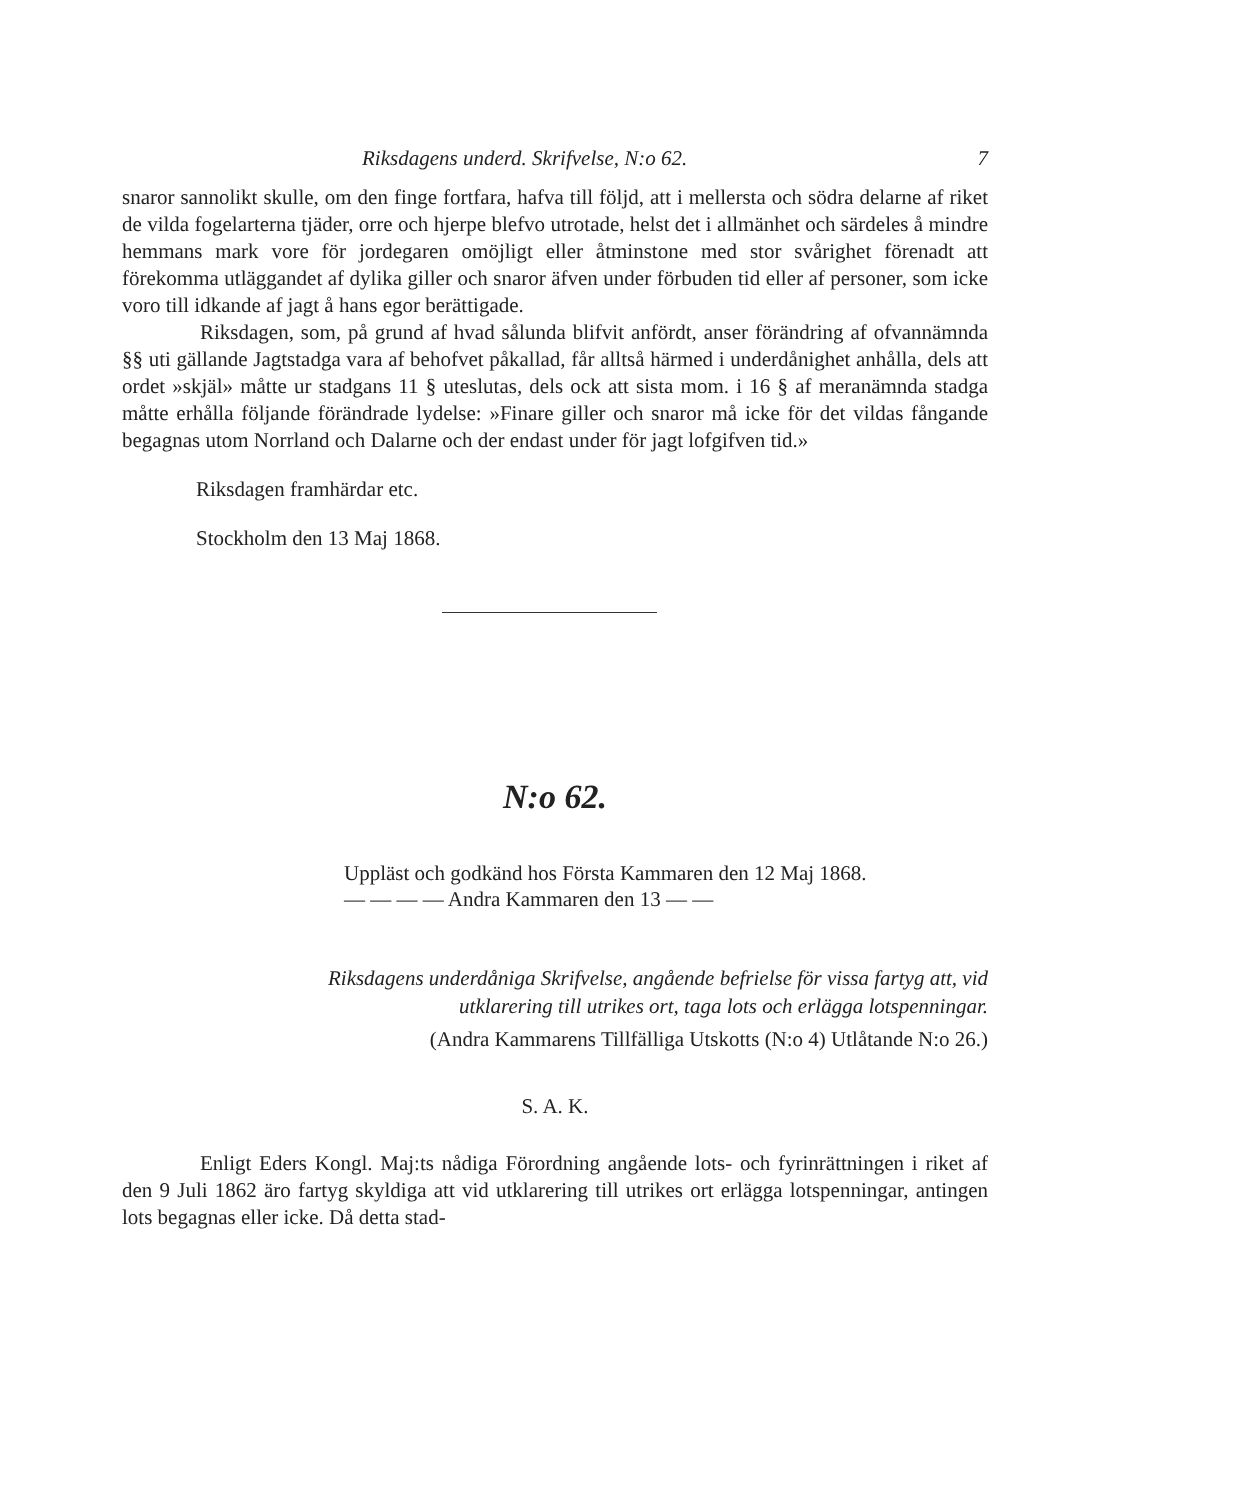Riksdagens underd. Skrifvelse, N:o 62. 7
snaror sannolikt skulle, om den finge fortfara, hafva till följd, att i mellersta och södra delarne af riket de vilda fogelarterna tjäder, orre och hjerpe blefvo utrotade, helst det i allmänhet och särdeles å mindre hemmans mark vore för jordegaren omöjligt eller åtminstone med stor svårighet förenadt att förekomma utläggandet af dylika giller och snaror äfven under förbuden tid eller af personer, som icke voro till idkande af jagt å hans egor berättigade.
Riksdagen, som, på grund af hvad sålunda blifvit anfördt, anser förändring af ofvannämnda §§ uti gällande Jagtstadga vara af behofvet påkallad, får alltså härmed i underdånighet anhålla, dels att ordet »skjäl» måtte ur stadgans 11 § uteslutas, dels ock att sista mom. i 16 § af meranämnda stadga måtte erhålla följande förändrade lydelse: »Finare giller och snaror må icke för det vildas fångande begagnas utom Norrland och Dalarne och der endast under för jagt lofgifven tid.»
Riksdagen framhärdar etc.
Stockholm den 13 Maj 1868.
N:o 62.
Uppläst och godkänd hos Första Kammaren den 12 Maj 1868.
— — — — Andra Kammaren den 13 — —
Riksdagens underdåniga Skrifvelse, angående befrielse för vissa fartyg att, vid
utklarering till utrikes ort, taga lots och erlägga lotspenningar.
(Andra Kammarens Tillfälliga Utskotts (N:o 4) Utlåtande N:o 26.)
S. A. K.
Enligt Eders Kongl. Maj:ts nådiga Förordning angående lots- och fyrinrättningen i riket af den 9 Juli 1862 äro fartyg skyldiga att vid utklarering till utrikes ort erlägga lotspenningar, antingen lots begagnas eller icke. Då detta stad-